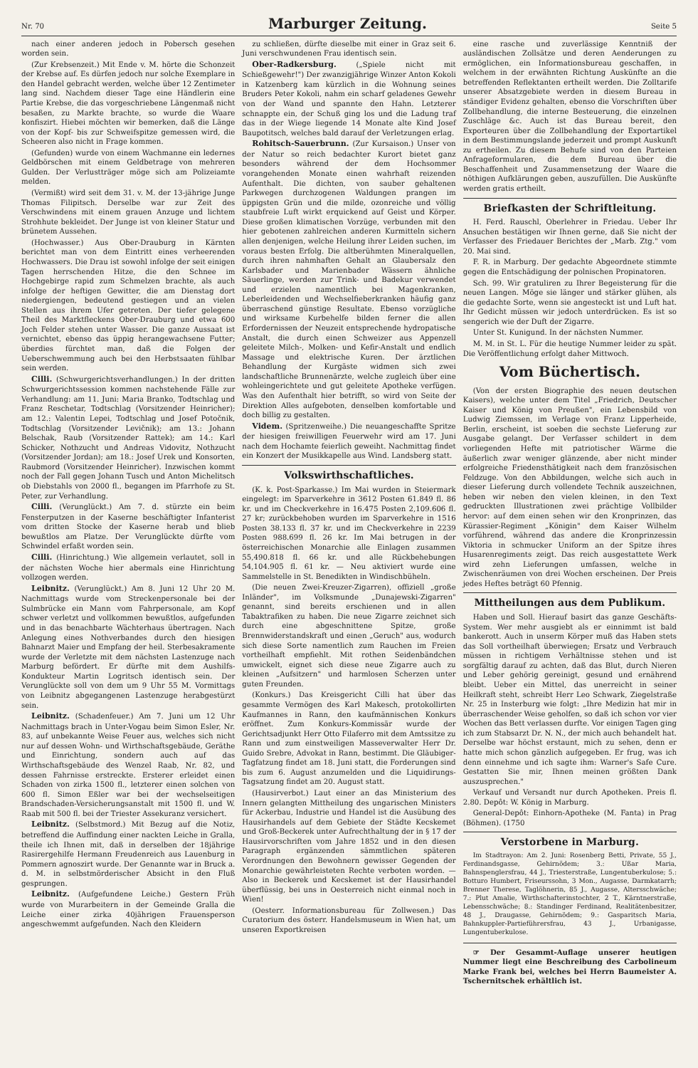Nr. 70 Marburger Zeitung. Seite 5
nach einer anderen jedoch in Pobersch gesehen worden sein.
(Zur Krebsenzeit.) Mit Ende v. M. hörte die Schonzeit der Krebse auf. Es dürfen jedoch nur solche Exemplare in den Handel gebracht werden, welche über 12 Zentimeter lang sind. Nachdem dieser Tage eine Händlerin eine Partie Krebse, die das vorgeschriebene Längenmaß nicht besaßen, zu Markte brachte, so wurde die Waare konfiszirt. Hiebei möchten wir bemerken, daß die Länge von der Kopf- bis zur Schweifspitze gemessen wird, die Scheeren also nicht in Frage kommen.
(Gefunden) wurde von einem Wachmanne ein ledernes Geldbörschen mit einem Geldbetrage von mehreren Gulden. Der Verlustträger möge sich am Polizeiamte melden.
(Vermißt) wird seit dem 31. v. M. der 13-jährige Junge Thomas Filipitsch. Derselbe war zur Zeit des Verschwindens mit einem grauen Anzuge und lichtem Strohhute bekleidet. Der Junge ist von kleiner Statur und brünetem Aussehen.
(Hochwasser.) Aus Ober-Drauburg in Kärnten berichtet man von dem Eintritt eines verheerenden Hochwassers. Die Drau ist sowohl infolge der seit einigen Tagen herrschenden Hitze, die den Schnee im Hochgebirge rapid zum Schmelzen brachte, als auch infolge der heftigen Gewitter, die am Dienstag dort niedergiengen, bedeutend gestiegen und an vielen Stellen aus ihrem Ufer getreten. Der tiefer gelegene Theil des Marktfleckens Ober-Drauburg und etwa 600 Joch Felder stehen unter Wasser. Die ganze Aussaat ist vernichtet, ebenso das üppig herangewachsene Futter; überdies fürchtet man, daß die Folgen der Ueberschwemmung auch bei den Herbstsaaten fühlbar sein werden.
Cilli. (Schwurgerichtsverhandlungen.) In der dritten Schwurgerichtssession kommen nachstehende Fälle zur Verhandlung: am 11. Juni: Maria Branko, Todtschlag und Franz Reschetar, Todtschlag (Vorsitzender Heinricher); am 12.: Valentin Lepei, Todtschlag und Josef Potočnik, Todtschlag (Vorsitzender Levičnik); am 13.: Johann Belschak, Raub (Vorsitzender Rattek); am 14.: Karl Schicker, Nothzucht und Andreas Vidovitz, Nothzucht (Vorsitzender Jordan); am 18.: Josef Urek und Konsorten, Raubmord (Vorsitzender Heinricher). Inzwischen kommt noch der Fall gegen Johann Tusch und Anton Michelitsch ob Diebstahls von 2000 fl., begangen im Pfarrhofe zu St. Peter, zur Verhandlung.
Cilli. (Verunglückt.) Am 7. d. stürzte ein beim Fensterputzen in der Kaserne beschäftigter Infanterist vom dritten Stocke der Kaserne herab und blieb bewußtlos am Platze. Der Verunglückte dürfte vom Schwindel erfaßt worden sein.
Cilli. (Hinrichtung.) Wie allgemein verlautet, soll in der nächsten Woche hier abermals eine Hinrichtung vollzogen werden.
Leibnitz. (Verunglückt.) Am 8. Juni 12 Uhr 20 M. Nachmittags wurde vom Streckenpersonale bei der Sulmbrücke ein Mann vom Fahrpersonale, am Kopf schwer verletzt und vollkommen bewußtlos, aufgefunden und in das benachbarte Wächterhaus übertragen. Nach Anlegung eines Nothverbandes durch den hiesigen Bahnarzt Maier und Empfang der heil. Sterbesakramente wurde der Verletzte mit dem nächsten Lastenzuge nach Marburg befördert. Er dürfte mit dem Aushilfs-Kondukteur Martin Logritsch identisch sein. Der Verunglückte soll von dem um 9 Uhr 55 M. Vormittags von Leibnitz abgegangenen Lastenzuge herabgestürzt sein.
Leibnitz. (Schadenfeuer.) Am 7. Juni um 12 Uhr Nachmittags brach in Unter-Vogau beim Simon Esler, Nr. 83, auf unbekannte Weise Feuer aus, welches sich nicht nur auf dessen Wohn- und Wirthschaftsgebäude, Geräthe und Einrichtung, sondern auch auf das Wirthschaftsgebäude des Wenzel Raab, Nr. 82, und dessen Fahrnisse erstreckte. Ersterer erleidet einen Schaden von zirka 1500 fl., letzterer einen solchen von 600 fl. Simon Eßler war bei der wechselseitigen Brandschaden-Versicherungsanstalt mit 1500 fl. und W. Raab mit 500 fl. bei der Triester Assekuranz versichert.
Leibnitz. (Selbstmord.) Mit Bezug auf die Notiz, betreffend die Auffindung einer nackten Leiche in Gralla, theile ich Ihnen mit, daß in derselben der 18jährige Rasirergehilfe Hermann Freudenreich aus Lauenburg in Pommern agnoszirt wurde. Der Genannte war in Bruck a. d. M. in selbstmörderischer Absicht in den Fluß gesprungen.
Leibnitz. (Aufgefundene Leiche.) Gestern Früh wurde von Murarbeitern in der Gemeinde Gralla die Leiche einer zirka 40jährigen Frauensperson angeschwemmt aufgefunden. Nach den Kleidern
zu schließen, dürfte dieselbe mit einer in Graz seit 6. Juni verschwundenen Frau identisch sein.
Ober-Radkersburg. („Spiele nicht mit Schießgewehr!") Der zwanzigjährige Winzer Anton Kokoli in Katzenberg kam kürzlich in die Wohnung seines Bruders Peter Kokoli, nahm ein scharf geladenes Gewehr von der Wand und spannte den Hahn. Letzterer schnappte ein, der Schuß ging los und die Ladung traf das in der Wiege liegende 14 Monate alte Kind Josef Baupotitsch, welches bald darauf der Verletzungen erlag.
Rohitsch-Sauerbrunn. (Zur Kursaison.) Unser von der Natur so reich bedachter Kurort bietet ganz besonders während der dem Hochsommer vorangehenden Monate einen wahrhaft reizenden Aufenthalt. Die dichten, von sauber gehaltenen Parkwegen durchzogenen Waldungen prangen im üppigsten Grün und die milde, ozonreiche und völlig staubfreie Luft wirkt erquickend auf Geist und Körper. Diese großen klimatischen Vorzüge, verbunden mit den hier gebotenen zahlreichen anderen Kurmitteln sichern allen denjenigen, welche Heilung ihrer Leiden suchen, im voraus besten Erfolg. Die altberühmten Mineralquellen, durch ihren nahmhaften Gehalt an Glaubersalz den Karlsbader und Marienbader Wässern ähnliche Säuerlinge, werden zur Trink- und Badekur verwendet und erzielen namentlich bei Magenkranken, Leberleidenden und Wechselfieberkranken häufig ganz überraschend günstige Resultate. Ebenso vorzügliche und wirksame Kurbehelfe bilden ferner die allen Erfordernissen der Neuzeit entsprechende hydropatische Anstalt, die durch einen Schweizer aus Appenzell geleitete Milch-, Molken- und Kefir-Anstalt und endlich Massage und elektrische Kuren. Der ärztlichen Behandlung der Kurgäste widmen sich zwei landschaftliche Brunnenärzte, welche zugleich über eine wohleingerichtete und gut geleitete Apotheke verfügen. Was den Aufenthalt hier betrifft, so wird von Seite der Direktion Alles aufgeboten, denselben komfortable und doch billig zu gestalten.
Videm. (Spritzenweihe.) Die neuangeschaffte Spritze der hiesigen freiwilligen Feuerwehr wird am 17. Juni nach dem Hochamte feierlich geweiht. Nachmittag findet ein Konzert der Musikkapelle aus Wind. Landsberg statt.
Volkswirthschaftliches.
(K. k. Post-Sparkasse.) Im Mai wurden in Steiermark eingelegt: im Sparverkehre in 3612 Posten 61.849 fl. 86 kr. und im Checkverkehre in 16.475 Posten 2,109.606 fl. 27 kr; zurückbehoben wurden im Sparverkehre in 1516 Posten 38.133 fl. 37 kr. und im Checkverkehre in 2239 Posten 988.699 fl. 26 kr. Im Mai betrugen in der österreichischen Monarchie alle Einlagen zusammen 55,490.818 fl. 66 kr. und alle Rückbehebungen 54,104.905 fl. 61 kr. — Neu aktiviert wurde eine Sammelstelle in St. Benedikten in Windischbüheln.
(Die neuen Zwei-Kreuzer-Zigarren), offiziell „große Inländer", im Volksmunde „Dunajewski-Zigarren" genannt, sind bereits erschienen und in allen Tabaktrafiken zu haben. Die neue Zigarre zeichnet sich durch eine abgeschnittene Spitze, große Brennwiderstandskraft und einen „Geruch" aus, wodurch sich diese Sorte namentlich zum Rauchen im Freien vortheilhaft empfiehlt. Mit rothen Seidenbändchen umwickelt, eignet sich diese neue Zigarre auch zu kleinen „Aufsitzern" und harmlosen Scherzen unter guten Freunden.
(Konkurs.) Das Kreisgericht Cilli hat über das gesammte Vermögen des Karl Makesch, protokollirten Kaufmannes in Rann, den kaufmännischen Konkurs eröffnet. Zum Konkurs-Kommissär wurde der Gerichtsadjunkt Herr Otto Filaferro mit dem Amtssitze zu Rann und zum einstweiligen Masseverwalter Herr Dr. Guido Srebre, Advokat in Rann, bestimmt. Die Gläubiger-Tagfatzung findet am 18. Juni statt, die Forderungen sind bis zum 6. August anzumelden und die Liquidirungs-Tagsatzung findet am 20. August statt.
(Hausirverbot.) Laut einer an das Ministerium des Innern gelangten Mittheilung des ungarischen Ministers für Ackerbau, Industrie und Handel ist die Ausübung des Hausirhandels auf dem Gebiete der Städte Kecskemet und Groß-Beckerek unter Aufrechthaltung der in § 17 der Hausirvorschriften vom Jahre 1852 und in den diesen Paragraph ergänzenden sämmtlichen späteren Verordnungen den Bewohnern gewisser Gegenden der Monarchie gewährleisteten Rechte verboten worden. — Also in Beckerek und Kecskemet ist der Hausirhandel überflüssig, bei uns in Oesterreich nicht einmal noch in Wien!
(Oesterr. Informationsbureau für Zollwesen.) Das Curatorium des österr. Handelsmuseum in Wien hat, um unseren Exportkreisen
eine rasche und zuverlässige Kenntniß der ausländischen Zollsätze und deren Aenderungen zu ermöglichen, ein Informationsbureau geschaffen, in welchem in der erwähnten Richtung Auskünfte an die betreffenden Reflektanten ertheilt werden. Die Zolltarife unserer Absatzgebiete werden in diesem Bureau in ständiger Evidenz gehalten, ebenso die Vorschriften über Zollbehandlung, die interne Besteuerung, die einzelnen Zuschläge &c. Auch ist das Bureau bereit, den Exporteuren über die Zollbehandlung der Exportartikel in dem Bestimmungslande jederzeit und prompt Auskunft zu ertheilen. Zu diesem Behufe sind von den Parteien Anfrageformularen, die dem Bureau über die Beschaffenheit und Zusammensetzung der Waare die nöthigen Aufklärungen geben, auszufüllen. Die Auskünfte werden gratis ertheilt.
Briefkasten der Schriftleitung.
H. Ferd. Rauschl, Oberlehrer in Friedau. Ueber Ihr Ansuchen bestätigen wir Ihnen gerne, daß Sie nicht der Verfasser des Friedauer Berichtes der „Marb. Ztg." vom 20. Mai sind.
F. R. in Marburg. Der gedachte Abgeordnete stimmte gegen die Entschädigung der polnischen Propinatoren.
Sch. 99. Wir gratuliren zu Ihrer Begeisterung für die neuen Langen. Möge sie länger und stärker glühen, als die gedachte Sorte, wenn sie angesteckt ist und Luft hat. Ihr Gedicht müssen wir jedoch unterdrücken. Es ist so sengerich wie der Duft der Zigarre.
Unter St. Kunigund. In der nächsten Nummer.
M. M. in St. L. Für die heutige Nummer leider zu spät. Die Veröffentlichung erfolgt daher Mittwoch.
Vom Büchertisch.
(Von der ersten Biographie des neuen deutschen Kaisers), welche unter dem Titel „Friedrich, Deutscher Kaiser und König von Preußen", ein Lebensbild von Ludwig Ziemssen, im Verlage von Franz Lipperheide, Berlin, erscheint, ist soeben die sechste Lieferung zur Ausgabe gelangt. Der Verfasser schildert in dem vorliegenden Hefte mit patriotischer Wärme die äußerlich zwar weniger glänzende, aber nicht minder erfolgreiche Friedensthätigkeit nach dem französischen Feldzuge. Von den Abbildungen, welche sich auch in dieser Lieferung durch vollendete Technik auszeichnen, heben wir neben den vielen kleinen, in den Text gedruckten Illustrationen zwei prächtige Vollbilder hervor: auf dem einen sehen wir den Kronprinzen, das Kürassier-Regiment „Königin" dem Kaiser Wilhelm vorführend, während das andere die Kronprinzessin Viktoria in schmucker Uniform an der Spitze ihres Husarenregiments zeigt. Das reich ausgestattete Werk wird zehn Lieferungen umfassen, welche in Zwischenräumen von drei Wochen erscheinen. Der Preis jedes Heftes beträgt 60 Pfennig.
Mittheilungen aus dem Publikum.
Haben und Soll. Hierauf basirt das ganze Geschäfts-System. Wer mehr ausgiebt als er einnimmt ist bald bankerott. Auch in unserm Körper muß das Haben stets das Soll vortheilhaft überwiegen; Ersatz und Verbrauch müssen in richtigem Verhältnisse stehen und ist sorgfältig darauf zu achten, daß das Blut, durch Nieren und Leber gehörig gereinigt, gesund und ernährend bleibt. Ueber ein Mittel, das unerreicht in seiner Heilkraft steht, schreibt Herr Leo Schwark, Ziegelstraße Nr. 25 in Insterburg wie folgt: „Ihre Medizin hat mir in überraschender Weise geholfen, so daß ich schon vor vier Wochen das Bett verlassen durfte. Vor einigen Tagen ging ich zum Stabsarzt Dr. N. N., der mich auch behandelt hat. Derselbe war höchst erstaunt, mich zu sehen, denn er hatte mich schon gänzlich aufgegeben. Er frug, was ich denn einnehme und ich sagte ihm: Warner's Safe Cure. Gestatten Sie mir, Ihnen meinen größten Dank auszusprechen."
Verkauf und Versandt nur durch Apotheken. Preis fl. 2.80. Depôt: W. König in Marburg.
General-Depôt: Einhorn-Apotheke (M. Fanta) in Prag (Böhmen). (1750
Verstorbene in Marburg.
Im Stadtrayon: Am 2. Juni: Rosenberg Betti, Private, 55 J., Ferdinandsgasse, Gehirnödem; 3.: Ußar Maria, Bahnspenglersfrau, 44 J., Triesterstraße, Lungentuberkulose; 5.: Botturo Humbert, Friseurssohn, 3 Mon., Augasse, Darmkatarrh; Brenner Therese, Taglöhnerin, 85 J., Augasse, Altersschwäche; 7.: Plut Amalie, Wirthschafterinstochter, 2 T., Kärntnerstraße, Lebensschwäche; 8.: Standinger Ferdinand, Realitätenbesitzer, 48 J., Draugasse, Gehirnödem; 9.: Gasparitsch Maria, Bahnkuppler-Partieführersfrau, 43 J., Urbanigasse, Lungentuberkulose.
☞ Der Gesammt-Auflage unserer heutigen Nummer liegt eine Beschreibung des Carbolineum Marke Frank bei, welches bei Herrn Baumeister A. Tschernitschek erhältlich ist.